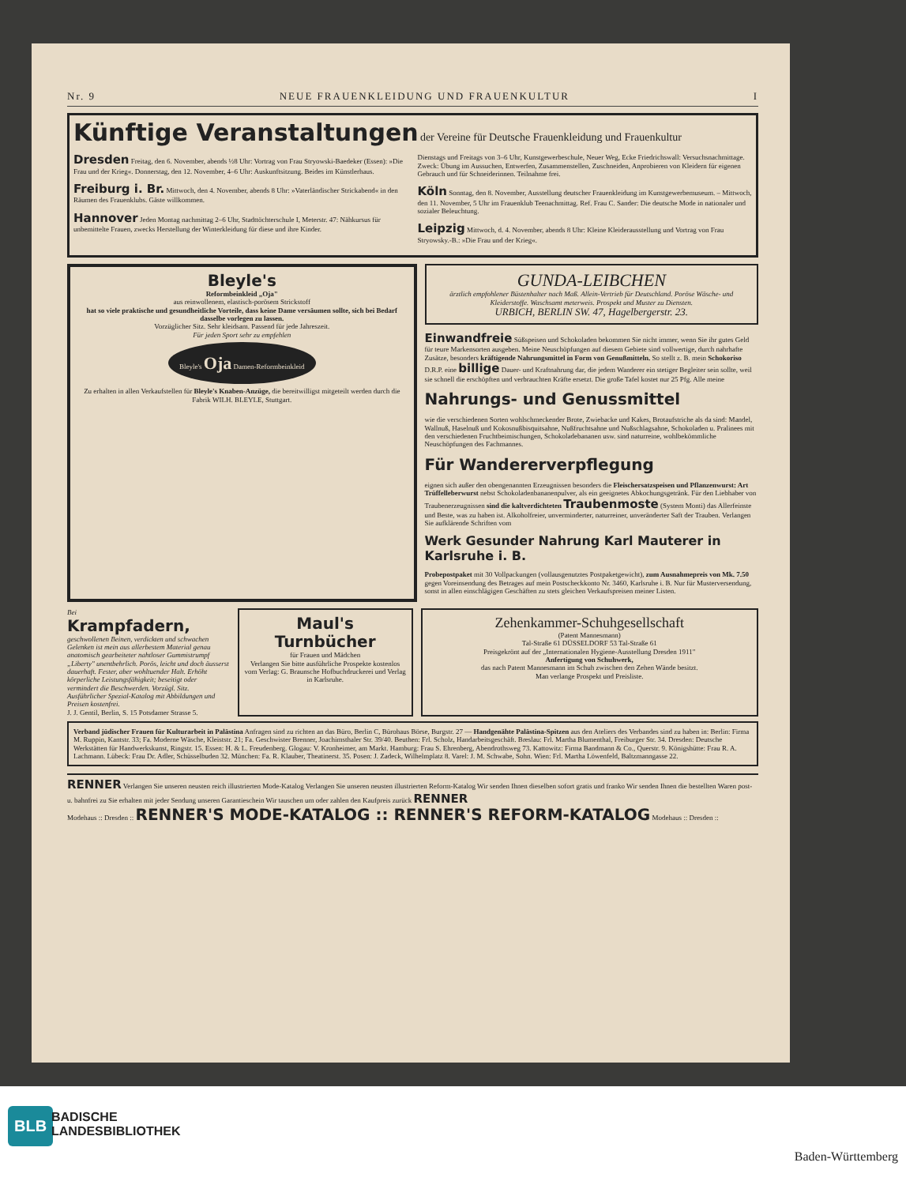Nr. 9 NEUE FRAUENKLEIDUNG UND FRAUENKULTUR I
Künftige Veranstaltungen
der Vereine für Deutsche Frauenkleidung und Frauenkultur
Dresden Freitag, den 6. November, abends ½8 Uhr: Vortrag von Frau Stryowski-Baedeker (Essen): »Die Frau und der Krieg«. Donnerstag, den 12. November, 4–6 Uhr: Auskunftsitzung. Beides im Künstlerhaus.
Freiburg i. Br. Mittwoch, den 4. November, abends 8 Uhr: »Vaterländischer Strickabend« in den Räumen des Frauenklubs. Gäste willkommen.
Hannover Jeden Montag nachmittag 2–6 Uhr, Stadttöchterschule I, Meterstr. 47: Nähkursus für unbemittelte Frauen, zwecks Herstellung der Winterkleidung für diese und ihre Kinder.
Dienstags und Freitags von 3–6 Uhr, Kunstgewerbeschule, Neuer Weg, Ecke Friedrichswall: Versuchsnachmittage. Zweck: Übung im Aussuchen, Entwerfen, Zusammenstellen, Zuschneiden, Anprobieren von Kleidern für eigenen Gebrauch und für Schneiderinnen. Teilnahme frei.
Köln Sonntag, den 8. November, Ausstellung deutscher Frauenkleidung im Kunstgewerbemuseum. – Mittwoch, den 11. November, 5 Uhr im Frauenklub Teenachmittag. Ref. Frau C. Sander: Die deutsche Mode in nationaler und sozialer Beleuchtung.
Leipzig Mittwoch, d. 4. November, abends 8 Uhr: Kleine Kleiderausstellung und Vortrag von Frau Stryowsky.-B.: »Die Frau und der Krieg«.
Bleyle's
Reformbeinkleid „Oja"
aus reinwollenem, elastisch-porösem Strickstoff
hat so viele praktische und gesundheitliche Vorteile, dass keine Dame versäumen sollte, sich bei Bedarf dasselbe vorlegen zu lassen.
Vorzüglicher Sitz. Sehr kleidsam. Passend für jede Jahreszeit.
Für jeden Sport sehr zu empfehlen
Bleyle's Oja Damen-Reformbeinkleid
Zu erhalten in allen Verkaufstellen für Bleyle's Knaben-Anzüge, die bereitwilligst mitgeteilt werden durch die Fabrik WILH. BLEYLE, Stuttgart.
GUNDA-LEIBCHEN
ärztlich empfohlener Büstenhalter nach Maß. Allein-Vertrieb für Deutschland. Poröse Wäsche- und Kleiderstoffe. Waschsamt meterweis. Prospekt und Muster zu Diensten.
URBICH, BERLIN SW. 47, Hagelbergerstr. 23.
Einwandfreie Süßspeisen und Schokoladen bekommen Sie nicht immer, wenn Sie ihr gutes Geld für teure Markensorten ausgeben. Meine Neuschöpfungen auf diesem Gebiete sind vollwertige, durch nahrhafte Zusätze, besonders kräftigende Nahrungsmittel in Form von Genußmitteln. So stellt z. B. mein Schokoriso D.R.P. eine billige Dauer- und Kraftnahrung dar, die jedem Wanderer ein stetiger Begleiter sein sollte, weil sie schnell die erschöpften und verbrauchten Kräfte ersetzt. Die große Tafel kostet nur 25 Pfg. Alle meine
Nahrungs- und Genussmittel
wie die verschiedenen Sorten wohlschmeckender Brote, Zwiebacke und Kakes, Brotaufstriche als da sind: Mandel, Wallnuß, Haselnuß und Kokosnußbisquitsahne, Nußfruchtsahne und Nußschlagsahne, Schokoladen u. Pralinees mit den verschiedenen Fruchtbeimischungen, Schokoladebananen usw. sind naturreine, wohlbekömmliche Neuschöpfungen des Fachmannes.
Für Wandererverpflegung
eignen sich außer den obengenannten Erzeugnissen besonders die Fleischersatzspeisen und Pflanzenwurst: Art Trüffelleberwurst nebst Schokoladenbananenpulver, als ein geeignetes Abkochungsgetränk. Für den Liebhaber von Traubenerzeugnissen sind die kaltverdichteten Traubenmoste (System Monti) das Allerfeinste und Beste, was zu haben ist. Alkoholfreier, unverminderter, naturreiner, unveränderter Saft der Trauben. Verlangen Sie aufklärende Schriften vom
Werk Gesunder Nahrung Karl Mauterer in Karlsruhe i. B.
Probepostpaket mit 30 Vollpackungen (vollausgenutztes Postpaketgewicht), zum Ausnahmepreis von Mk. 7.50 gegen Voreinsendung des Betrages auf mein Postscheckkonto Nr. 3460, Karlsruhe i. B. Nur für Musterversendung, sonst in allen einschlägigen Geschäften zu stets gleichen Verkaufspreisen meiner Listen.
Bei
Krampfadern,
geschwollenen Beinen, verdickten und schwachen Gelenken ist mein aus allerbestem Material genau anatomisch gearbeiteter nahtloser Gummistrumpf „Liberty" unentbehrlich. Porös, leicht und doch äusserst dauerhaft. Fester, aber wohltuender Halt. Erhöht körperliche Leistungsfähigkeit; beseitigt oder vermindert die Beschwerden. Vorzügl. Sitz. Ausführlicher Spezial-Katalog mit Abbildungen und Preisen kostenfrei.
J. J. Gentil, Berlin, S. 15 Potsdamer Strasse 5.
Maul's Turnbücher
für Frauen und Mädchen
Verlangen Sie bitte ausführliche Prospekte kostenlos vom Verlag: G. Braunsche Hofbuchdruckerei und Verlag in Karlsruhe.
Zehenkammer-Schuhgesellschaft
(Patent Mannesmann)
Tal-Straße 61 DÜSSELDORF 53 Tal-Straße 61
Preisgekrönt auf der „Internationalen Hygiene-Ausstellung Dresden 1911"
Anfertigung von Schuhwerk,
das nach Patent Mannesmann im Schuh zwischen den Zehen Wände besitzt.
Man verlange Prospekt und Preisliste.
Verband jüdischer Frauen für Kulturarbeit in Palästina Anfragen sind zu richten an das Büro, Berlin C, Bürohaus Börse, Burgstr. 27 — Handgenähte Palästina-Spitzen aus den Ateliers des Verbandes sind zu haben in: Berlin: Firma M. Ruppin, Kantstr. 33; Fa. Moderne Wäsche, Kleiststr. 21; Fa. Geschwister Brenner, Joachimsthaler Str. 39/40. Beuthen: Frl. Scholz, Handarbeitsgeschäft. Breslau: Frl. Martha Blumenthal, Freiburger Str. 34. Dresden: Deutsche Werkstätten für Handwerkskunst, Ringstr. 15. Essen: H. & L. Freudenberg. Glogau: V. Kronheimer, am Markt. Hamburg: Frau S. Ehrenberg, Abendrothsweg 73. Kattowitz: Firma Bandmann & Co., Querstr. 9. Königshütte: Frau R. A. Lachmann. Lübeck: Frau Dr. Adler, Schüsselbuden 32. München: Fa. R. Klauber, Theatinerst. 35. Posen: J. Zadeck, Wilhelmplatz 8. Varel: J. M. Schwabe, Sohn. Wien: Frl. Martha Löwenfeld, Baltzmanngasse 22.
RENNER Verlangen Sie unseren neusten reich illustrierten Mode-Katalog Verlangen Sie unseren neusten illustrierten Reform-Katalog Wir senden Ihnen dieselben sofort gratis und franko Wir senden Ihnen die bestellten Waren post- u. bahnfrei zu Sie erhalten mit jeder Sendung unseren Garantieschein Wir tauschen um oder zahlen den Kaufpreis zurück RENNER
Modehaus :: Dresden :: RENNER'S MODE-KATALOG :: RENNER'S REFORM-KATALOG Modehaus :: Dresden ::
BLB
BADISCHE
LANDESBIBLIOTHEK
Baden-Württemberg